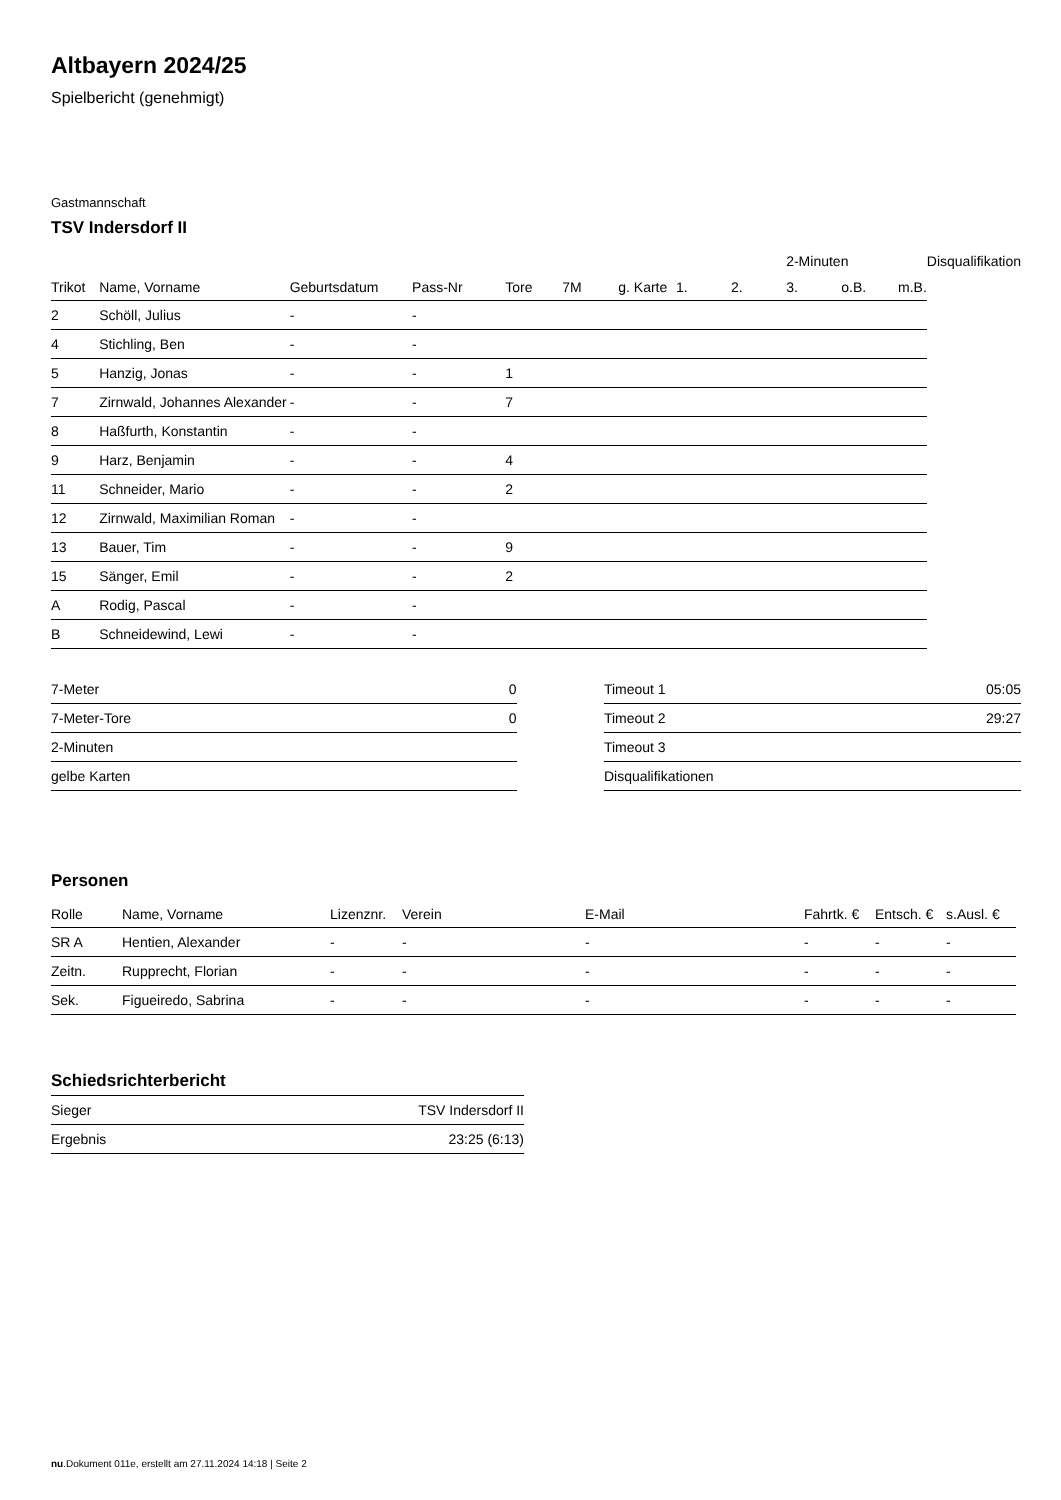Altbayern 2024/25
Spielbericht (genehmigt)
Gastmannschaft
TSV Indersdorf II
| | | | | | | | | | 2-Minuten | | | Disqualifikation |
| --- | --- | --- | --- | --- | --- | --- | --- | --- | --- | --- | --- | --- |
| Trikot | Name, Vorname | Geburtsdatum | Pass-Nr | Tore | 7M | g. Karte | 1. | 2. | 3. | o.B. | m.B. | |
| 2 | Schöll, Julius | - | - | | | | | | | | | |
| 4 | Stichling, Ben | - | - | | | | | | | | | |
| 5 | Hanzig, Jonas | - | - | 1 | | | | | | | | |
| 7 | Zirnwald, Johannes Alexander | - | - | 7 | | | | | | | | |
| 8 | Haßfurth, Konstantin | - | - | | | | | | | | | |
| 9 | Harz, Benjamin | - | - | 4 | | | | | | | | |
| 11 | Schneider, Mario | - | - | 2 | | | | | | | | |
| 12 | Zirnwald, Maximilian Roman | - | - | | | | | | | | | |
| 13 | Bauer, Tim | - | - | 9 | | | | | | | | |
| 15 | Sänger, Emil | - | - | 2 | | | | | | | | |
| A | Rodig, Pascal | - | - | | | | | | | | | |
| B | Schneidewind, Lewi | - | - | | | | | | | | | |
| 7-Meter | 0 |
| 7-Meter-Tore | 0 |
| 2-Minuten | |
| gelbe Karten | |
| Timeout 1 | 05:05 |
| Timeout 2 | 29:27 |
| Timeout 3 | |
| Disqualifikationen | |
Personen
| Rolle | Name, Vorname | Lizenznr. | Verein | E-Mail | Fahrtk. € | Entsch. € | s.Ausl. € |
| --- | --- | --- | --- | --- | --- | --- | --- |
| SR A | Hentien, Alexander | - | - | - | - | - | - |
| Zeitn. | Rupprecht, Florian | - | - | - | - | - | - |
| Sek. | Figueiredo, Sabrina | - | - | - | - | - | - |
Schiedsrichterbericht
| Sieger | TSV Indersdorf II |
| Ergebnis | 23:25 (6:13) |
nu.Dokument 011e, erstellt am 27.11.2024 14:18 | Seite 2